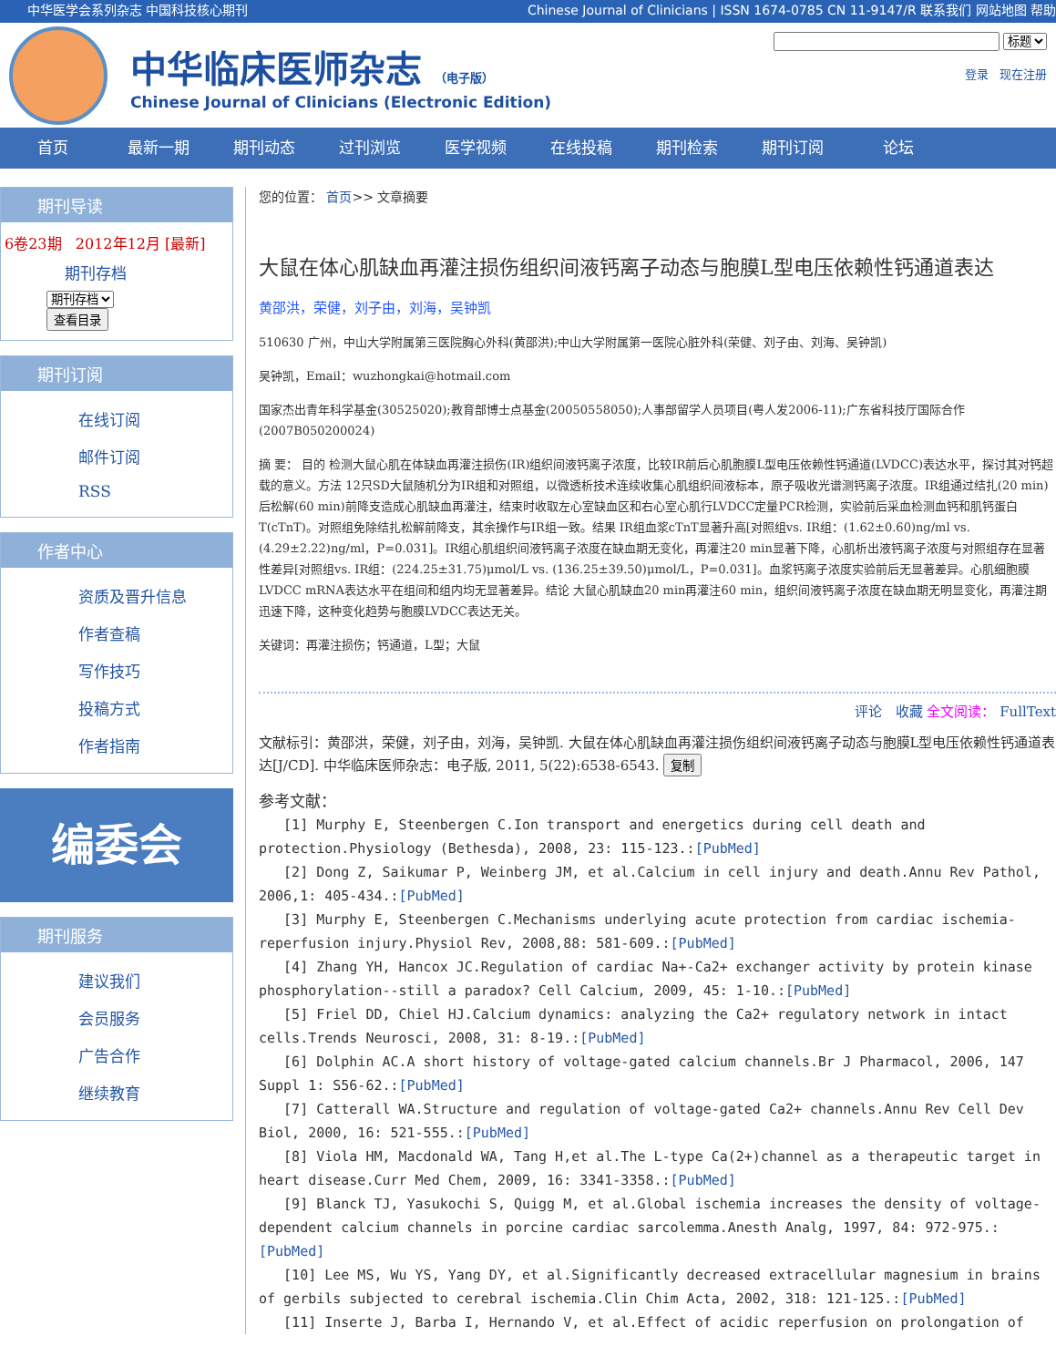中华医学会系列杂志 中国科技核心期刊 Chinese Journal of Clinicians | ISSN 1674-0785 CN 11-9147/R 联系我们 网站地图 帮助
中华临床医师杂志 （电子版）
Chinese Journal of Clinicians (Electronic Edition)
标题
登录 现在注册
首页 最新一期 期刊动态 过刊浏览 医学视频 在线投稿 期刊检索 期刊订阅 论坛
期刊导读
6卷23期 2012年12月 [最新]
期刊存档
期刊存档
查看目录
期刊订阅
在线订阅
邮件订阅
RSS
作者中心
资质及晋升信息
作者查稿
写作技巧
投稿方式
作者指南
编委会
期刊服务
建议我们
会员服务
广告合作
继续教育
您的位置： 首页>> 文章摘要
大鼠在体心肌缺血再灌注损伤组织间液钙离子动态与胞膜L型电压依赖性钙通道表达
黄邵洪，荣健，刘子由，刘海，吴钟凯
510630 广州，中山大学附属第三医院胸心外科(黄邵洪);中山大学附属第一医院心脏外科(荣健、刘子由、刘海、吴钟凯)
吴钟凯，Email：wuzhongkai@hotmail.com
国家杰出青年科学基金(30525020);教育部博士点基金(20050558050);人事部留学人员项目(粤人发2006-11);广东省科技厅国际合作(2007B050200024)
摘 要： 目的 检测大鼠心肌在体缺血再灌注损伤(IR)组织间液钙离子浓度，比较IR前后心肌胞膜L型电压依赖性钙通道(LVDCC)表达水平，探讨其对钙超载的意义。方法 12只SD大鼠随机分为IR组和对照组，以微透析技术连续收集心肌组织间液标本，原子吸收光谱测钙离子浓度。IR组通过结扎(20 min)后松解(60 min)前降支造成心肌缺血再灌注，结束时收取左心室缺血区和右心室心肌行LVDCC定量PCR检测，实验前后采血检测血钙和肌钙蛋白T(cTnT)。对照组免除结扎松解前降支，其余操作与IR组一致。结果 IR组血浆cTnT显著升高[对照组vs. IR组：(1.62±0.60)ng/ml vs. (4.29±2.22)ng/ml，P=0.031]。IR组心肌组织间液钙离子浓度在缺血期无变化，再灌注20 min显著下降，心肌析出液钙离子浓度与对照组存在显著性差异[对照组vs. IR组：(224.25±31.75)μmol/L vs. (136.25±39.50)μmol/L，P=0.031]。血浆钙离子浓度实验前后无显著差异。心肌细胞膜LVDCC mRNA表达水平在组间和组内均无显著差异。结论 大鼠心肌缺血20 min再灌注60 min，组织间液钙离子浓度在缺血期无明显变化，再灌注期迅速下降，这种变化趋势与胞膜LVDCC表达无关。
关键词：再灌注损伤；钙通道，L型；大鼠
评论 收藏 全文阅读： FullText
文献标引：黄邵洪，荣健，刘子由，刘海，吴钟凯. 大鼠在体心肌缺血再灌注损伤组织间液钙离子动态与胞膜L型电压依赖性钙通道表达[J/CD]. 中华临床医师杂志：电子版, 2011, 5(22):6538-6543. 复制
参考文献：
[1] Murphy E, Steenbergen C.Ion transport and energetics during cell death and protection.Physiology (Bethesda), 2008, 23: 115-123.:[PubMed]
[2] Dong Z, Saikumar P, Weinberg JM, et al.Calcium in cell injury and death.Annu Rev Pathol, 2006,1: 405-434.:[PubMed]
[3] Murphy E, Steenbergen C.Mechanisms underlying acute protection from cardiac ischemia-reperfusion injury.Physiol Rev, 2008,88: 581-609.:[PubMed]
[4] Zhang YH, Hancox JC.Regulation of cardiac Na+-Ca2+ exchanger activity by protein kinase phosphorylation--still a paradox? Cell Calcium, 2009, 45: 1-10.:[PubMed]
[5] Friel DD, Chiel HJ.Calcium dynamics: analyzing the Ca2+ regulatory network in intact cells.Trends Neurosci, 2008, 31: 8-19.:[PubMed]
[6] Dolphin AC.A short history of voltage-gated calcium channels.Br J Pharmacol, 2006, 147 Suppl 1: S56-62.:[PubMed]
[7] Catterall WA.Structure and regulation of voltage-gated Ca2+ channels.Annu Rev Cell Dev Biol, 2000, 16: 521-555.:[PubMed]
[8] Viola HM, Macdonald WA, Tang H,et al.The L-type Ca(2+)channel as a therapeutic target in heart disease.Curr Med Chem, 2009, 16: 3341-3358.:[PubMed]
[9] Blanck TJ, Yasukochi S, Quigg M, et al.Global ischemia increases the density of voltage-dependent calcium channels in porcine cardiac sarcolemma.Anesth Analg, 1997, 84: 972-975.:[PubMed]
[10] Lee MS, Wu YS, Yang DY, et al.Significantly decreased extracellular magnesium in brains of gerbils subjected to cerebral ischemia.Clin Chim Acta, 2002, 318: 121-125.:[PubMed]
[11] Inserte J, Barba I, Hernando V, et al.Effect of acidic reperfusion on prolongation of